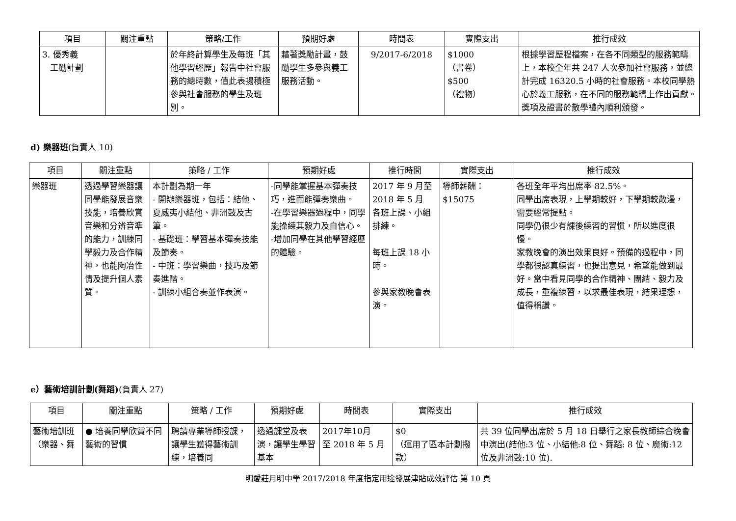| 項目 | 關注重點 | 策略/工作 | 預期好處 | 時間表 | 實際支出 | 推行成效 |
| --- | --- | --- | --- | --- | --- | --- |
| 3. 優秀義 工勵計劃 | | 於年終計算學生及每班「其他學習經歷」報告中社會服務的總時數，值此表揚積極參與社會服務的學生及班別。 | 藉著獎勵計畫，鼓勵學生多參與義工服務活動。 | 9/2017-6/2018 | $1000 （書卷） $500 （禮物） | 根據學習歷程檔案，在各不同類型的服務範疇上，本校全年共 247 人次參加社會服務，並總計完成 16320.5 小時的社會服務。本校同學熱心於義工服務，在不同的服務範疇上作出貢獻。獎項及證書於散學禮內順利頒發。 |
d) 樂器班(負責人 10)
| 項目 | 關注重點 | 策略 / 工作 | 預期好處 | 推行時間 | 實際支出 | 推行成效 |
| --- | --- | --- | --- | --- | --- | --- |
| 樂器班 | 透過學習樂器讓同學能發展音樂技能，培養欣賞音樂和分辨音準的能力，訓練同學毅力及合作精神，也能陶冶性情及提升個人素質。 | 本計劃為期一年 - 開辦樂器班，包括：結他、夏威夷小結他、非洲鼓及古筆。 - 基礎班：學習基本彈奏技能及節奏。 - 中班：學習樂曲，技巧及節奏進階。 - 訓練小組合奏並作表演。 | -同學能掌握基本彈奏技巧，進而能彈奏樂曲。 -在學習樂器過程中，同學能操練其毅力及自信心。 -增加同學在其他學習經歷的體驗。 | 2017 年 9 月至 2018 年 5 月 各班上課、小組排練。 每班上課 18 小時。 參與家教晚會表演。 | 導師薪酬： $15075 | 各班全年平均出席率 82.5%。 同學出席表現，上學期較好，下學期較散漫，需要經常提點。 同學仍很少有課後練習的習慣，所以進度很慢。 家教晚會的演出效果良好。預備的過程中，同學都很認真練習，也提出意見，希望能做到最好。當中看見同學的合作精神、團結、毅力及成長，重複練習，以求最佳表現，結果理想，值得稱讚。 |
e）藝術培訓計劃(舞蹈)(負責人 27)
| 項目 | 關注重點 | 策略 / 工作 | 預期好處 | 時間表 | 實際支出 | 推行成效 |
| --- | --- | --- | --- | --- | --- | --- |
| 藝術培訓班 （樂器、舞 | ● 培養同學欣賞不同藝術的習慣 | 聘請專業導師授課，讓學生獲得藝術訓練，培養同 | 透過課堂及表演，讓學生學習基本 | 2017年10月 至 2018 年 5 月 | $0 （運用了區本計劃撥款） | 共 39 位同學出席於 5 月 18 日舉行之家長教師綜合晚會中演出(結他:3 位、小結他:8 位、舞蹈: 8 位、魔術:12 位及非洲鼓:10 位). |
明愛莊月明中學 2017/2018 年度指定用途發展津貼成效評估 第 10 頁